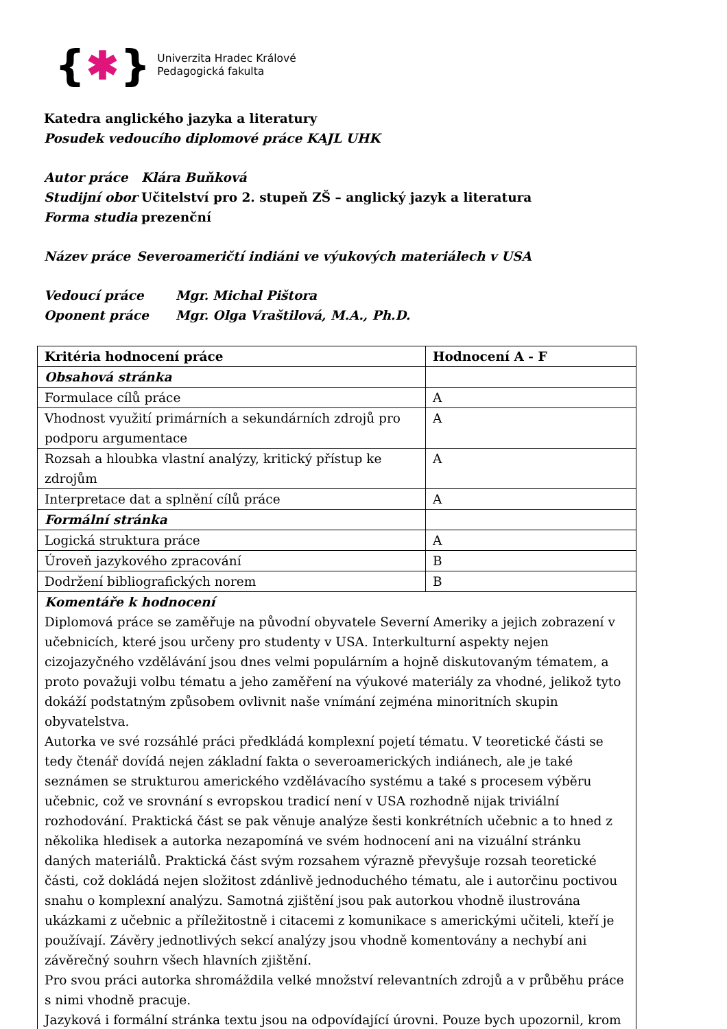{ ✱ }
Univerzita Hradec Králové
Pedagogická fakulta
Katedra anglického jazyka a literatury
Posudek vedoucího diplomové práce KAJL UHK
Autor práce Klára Buňková
Studijní obor Učitelství pro 2. stupeň ZŠ – anglický jazyk a literatura
Forma studia prezenční
Název práce Severoameričtí indiáni ve výukových materiálech v USA
Vedoucí práce Mgr. Michal Pištora
Oponent práce Mgr. Olga Vraštilová, M.A., Ph.D.
| Kritéria hodnocení práce | Hodnocení A - F |
| --- | --- |
| Obsahová stránka | |
| Formulace cílů práce | A |
| Vhodnost využití primárních a sekundárních zdrojů pro podporu argumentace | A |
| Rozsah a hloubka vlastní analýzy, kritický přístup ke zdrojům | A |
| Interpretace dat a splnění cílů práce | A |
| Formální stránka | |
| Logická struktura práce | A |
| Úroveň jazykového zpracování | B |
| Dodržení bibliografických norem | B |
| Komentáře k hodnocení Diplomová práce se zaměřuje na původní obyvatele Severní Ameriky a jejich zobrazení v učebnicích, které jsou určeny pro studenty v USA. Interkulturní aspekty nejen cizojazyčného vzdělávání jsou dnes velmi populárním a hojně diskutovaným tématem, a proto považuji volbu tématu a jeho zaměření na výukové materiály za vhodné, jelikož tyto dokáží podstatným způsobem ovlivnit naše vnímání zejména minoritních skupin obyvatelstva. Autorka ve své rozsáhlé práci předkládá komplexní pojetí tématu. V teoretické části se tedy čtenář dovídá nejen základní fakta o severoamerických indiánech, ale je také seznámen se strukturou amerického vzdělávacího systému a také s procesem výběru učebnic, což ve srovnání s evropskou tradicí není v USA rozhodně nijak triviální rozhodování. Praktická část se pak věnuje analýze šesti konkrétních učebnic a to hned z několika hledisek a autorka nezapomíná ve svém hodnocení ani na vizuální stránku daných materiálů. Praktická část svým rozsahem výrazně převyšuje rozsah teoretické části, což dokládá nejen složitost zdánlivě jednoduchého tématu, ale i autorčinu poctivou snahu o komplexní analýzu. Samotná zjištění jsou pak autorkou vhodně ilustrována ukázkami z učebnic a příležitostně i citacemi z komunikace s americkými učiteli, kteří je používají. Závěry jednotlivých sekcí analýzy jsou vhodně komentovány a nechybí ani závěrečný souhrn všech hlavních zjištění. Pro svou práci autorka shromáždila velké množství relevantních zdrojů a v průběhu práce s nimi vhodně pracuje. Jazyková i formální stránka textu jsou na odpovídající úrovni. Pouze bych upozornil, krom | |